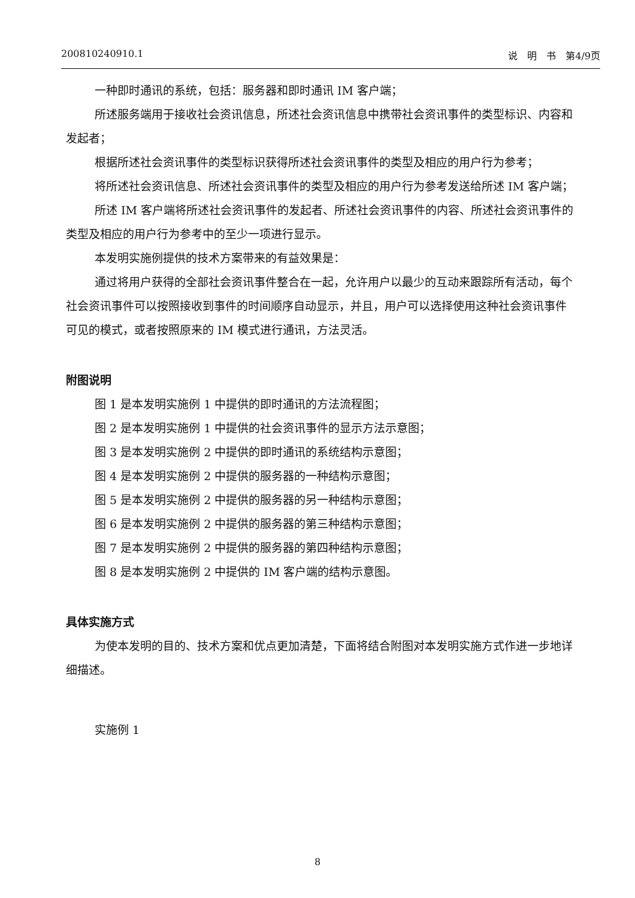200810240910.1 说　明　书　第4/9页
一种即时通讯的系统，包括：服务器和即时通讯 IM 客户端；
所述服务端用于接收社会资讯信息，所述社会资讯信息中携带社会资讯事件的类型标识、内容和发起者；
根据所述社会资讯事件的类型标识获得所述社会资讯事件的类型及相应的用户行为参考；
将所述社会资讯信息、所述社会资讯事件的类型及相应的用户行为参考发送给所述 IM 客户端；
所述 IM 客户端将所述社会资讯事件的发起者、所述社会资讯事件的内容、所述社会资讯事件的类型及相应的用户行为参考中的至少一项进行显示。
本发明实施例提供的技术方案带来的有益效果是：
通过将用户获得的全部社会资讯事件整合在一起，允许用户以最少的互动来跟踪所有活动，每个社会资讯事件可以按照接收到事件的时间顺序自动显示，并且，用户可以选择使用这种社会资讯事件可见的模式，或者按照原来的 IM 模式进行通讯，方法灵活。
附图说明
图 1 是本发明实施例 1 中提供的即时通讯的方法流程图；
图 2 是本发明实施例 1 中提供的社会资讯事件的显示方法示意图；
图 3 是本发明实施例 2 中提供的即时通讯的系统结构示意图；
图 4 是本发明实施例 2 中提供的服务器的一种结构示意图；
图 5 是本发明实施例 2 中提供的服务器的另一种结构示意图；
图 6 是本发明实施例 2 中提供的服务器的第三种结构示意图；
图 7 是本发明实施例 2 中提供的服务器的第四种结构示意图；
图 8 是本发明实施例 2 中提供的 IM 客户端的结构示意图。
具体实施方式
为使本发明的目的、技术方案和优点更加清楚，下面将结合附图对本发明实施方式作进一步地详细描述。
实施例 1
8